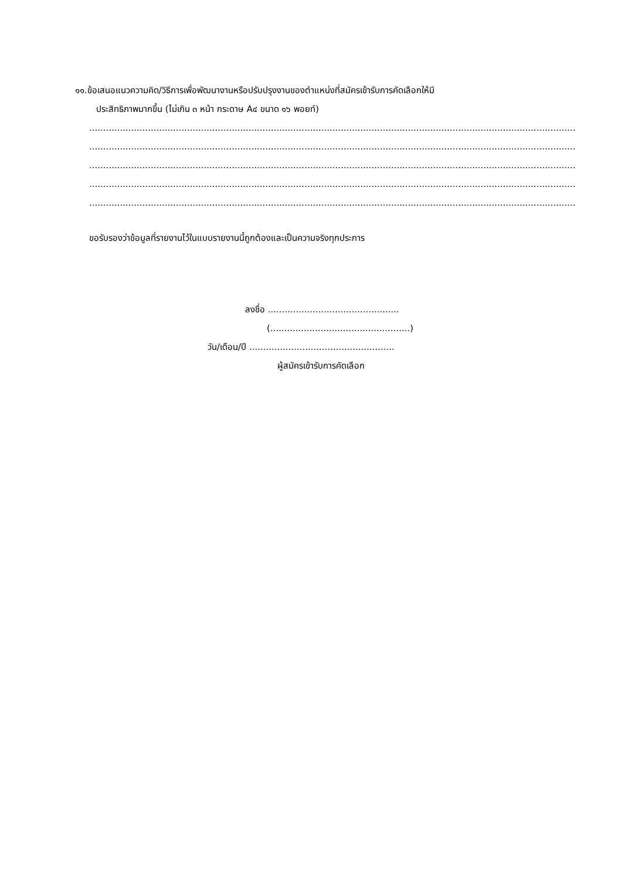๑๑.ข้อเสนอแนวความคิด/วิธีการเพื่อพัฒนางานหรือปรับปรุงงานของตำแหน่งที่สมัครเข้ารับการคัดเลือกให้มี
ประสิทธิภาพมากขึ้น (ไม่เกิน ๓ หน้า กระดาษ A๔ ขนาด ๑๖ พอยท์)
.............................................................................................................................................................................................................................
.............................................................................................................................................................................................................................
.............................................................................................................................................................................................................................
.............................................................................................................................................................................................................................
.............................................................................................................................................................................................................................
ขอรับรองว่าข้อมูลที่รายงานไว้ในแบบรายงานนี้ถูกต้องและเป็นความจริงทุกประการ
ลงชื่อ ...............................................
(..................................................)
วัน/เดือน/ปี ....................................................
ผู้สมัครเข้ารับการคัดเลือก